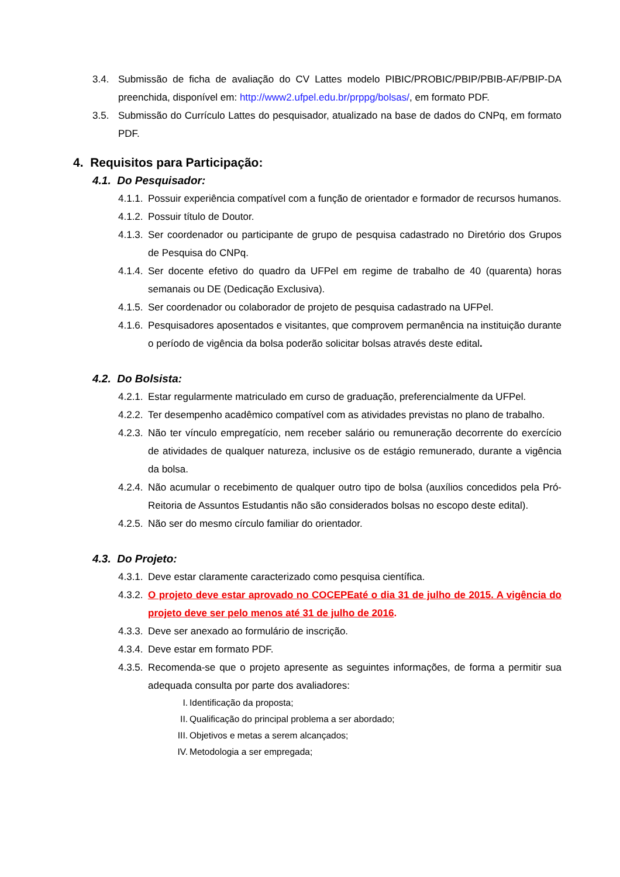3.4. Submissão de ficha de avaliação do CV Lattes modelo PIBIC/PROBIC/PBIP/PBIB-AF/PBIP-DA preenchida, disponível em: http://www2.ufpel.edu.br/prppg/bolsas/, em formato PDF.
3.5. Submissão do Currículo Lattes do pesquisador, atualizado na base de dados do CNPq, em formato PDF.
4. Requisitos para Participação:
4.1. Do Pesquisador:
4.1.1. Possuir experiência compatível com a função de orientador e formador de recursos humanos.
4.1.2. Possuir título de Doutor.
4.1.3. Ser coordenador ou participante de grupo de pesquisa cadastrado no Diretório dos Grupos de Pesquisa do CNPq.
4.1.4. Ser docente efetivo do quadro da UFPel em regime de trabalho de 40 (quarenta) horas semanais ou DE (Dedicação Exclusiva).
4.1.5. Ser coordenador ou colaborador de projeto de pesquisa cadastrado na UFPel.
4.1.6. Pesquisadores aposentados e visitantes, que comprovem permanência na instituição durante o período de vigência da bolsa poderão solicitar bolsas através deste edital.
4.2. Do Bolsista:
4.2.1. Estar regularmente matriculado em curso de graduação, preferencialmente da UFPel.
4.2.2. Ter desempenho acadêmico compatível com as atividades previstas no plano de trabalho.
4.2.3. Não ter vínculo empregatício, nem receber salário ou remuneração decorrente do exercício de atividades de qualquer natureza, inclusive os de estágio remunerado, durante a vigência da bolsa.
4.2.4. Não acumular o recebimento de qualquer outro tipo de bolsa (auxílios concedidos pela Pró-Reitoria de Assuntos Estudantis não são considerados bolsas no escopo deste edital).
4.2.5. Não ser do mesmo círculo familiar do orientador.
4.3. Do Projeto:
4.3.1. Deve estar claramente caracterizado como pesquisa científica.
4.3.2. O projeto deve estar aprovado no COCEPEaté o dia 31 de julho de 2015. A vigência do projeto deve ser pelo menos até 31 de julho de 2016.
4.3.3. Deve ser anexado ao formulário de inscrição.
4.3.4. Deve estar em formato PDF.
4.3.5. Recomenda-se que o projeto apresente as seguintes informações, de forma a permitir sua adequada consulta por parte dos avaliadores:
I. Identificação da proposta;
II. Qualificação do principal problema a ser abordado;
III. Objetivos e metas a serem alcançados;
IV. Metodologia a ser empregada;